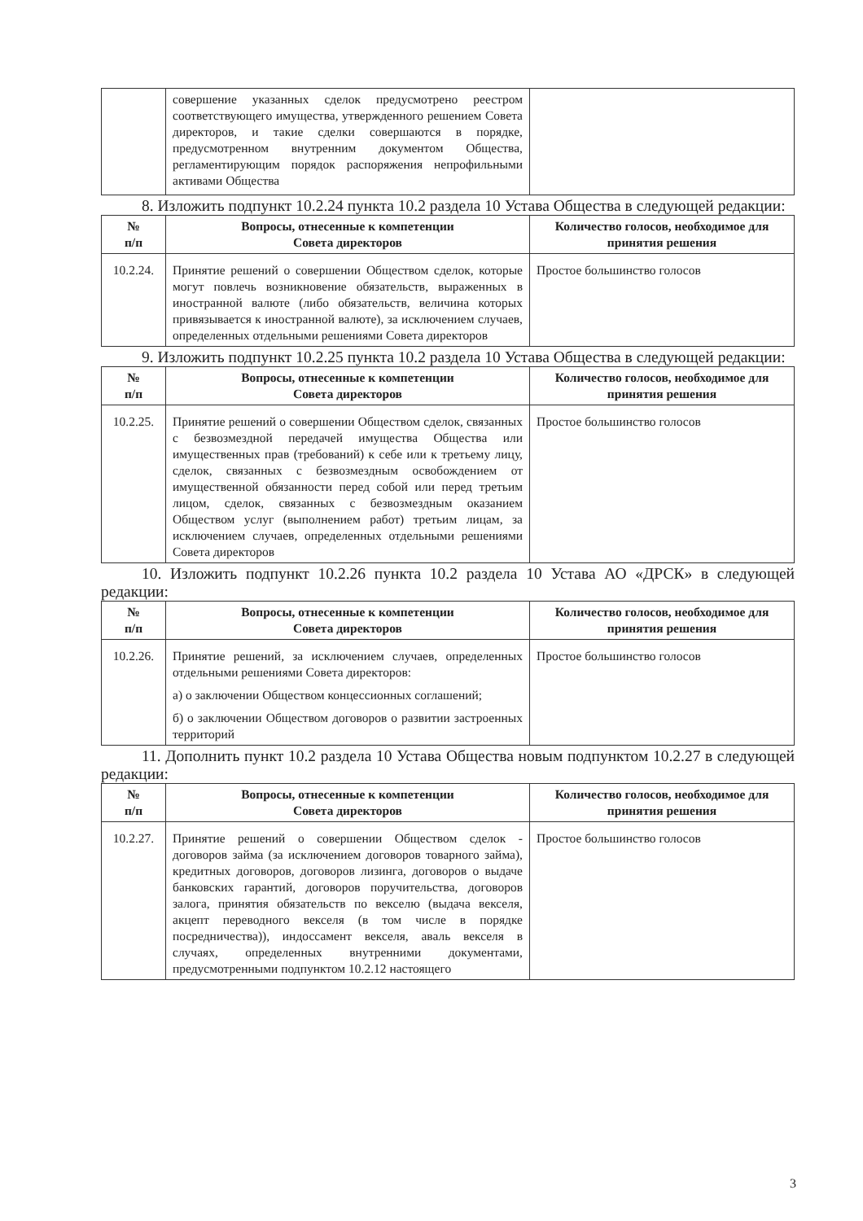| | совершение указанных сделок предусмотрено реестром соответствующего имущества, утвержденного решением Совета директоров, и такие сделки совершаются в порядке, предусмотренном внутренним документом Общества, регламентирующим порядок распоряжения непрофильными активами Общества | |
8. Изложить подпункт 10.2.24 пункта 10.2 раздела 10 Устава Общества в следующей редакции:
| № п/п | Вопросы, отнесенные к компетенции Совета директоров | Количество голосов, необходимое для принятия решения |
| --- | --- | --- |
| 10.2.24. | Принятие решений о совершении Обществом сделок, которые могут повлечь возникновение обязательств, выраженных в иностранной валюте (либо обязательств, величина которых привязывается к иностранной валюте), за исключением случаев, определенных отдельными решениями Совета директоров | Простое большинство голосов |
9. Изложить подпункт 10.2.25 пункта 10.2 раздела 10 Устава Общества в следующей редакции:
| № п/п | Вопросы, отнесенные к компетенции Совета директоров | Количество голосов, необходимое для принятия решения |
| --- | --- | --- |
| 10.2.25. | Принятие решений о совершении Обществом сделок, связанных с безвозмездной передачей имущества Общества или имущественных прав (требований) к себе или к третьему лицу, сделок, связанных с безвозмездным освобождением от имущественной обязанности перед собой или перед третьим лицом, сделок, связанных с безвозмездным оказанием Обществом услуг (выполнением работ) третьим лицам, за исключением случаев, определенных отдельными решениями Совета директоров | Простое большинство голосов |
10. Изложить подпункт 10.2.26 пункта 10.2 раздела 10 Устава АО «ДРСК» в следующей редакции:
| № п/п | Вопросы, отнесенные к компетенции Совета директоров | Количество голосов, необходимое для принятия решения |
| --- | --- | --- |
| 10.2.26. | Принятие решений, за исключением случаев, определенных отдельными решениями Совета директоров: а) о заключении Обществом концессионных соглашений; б) о заключении Обществом договоров о развитии застроенных территорий | Простое большинство голосов |
11. Дополнить пункт 10.2 раздела 10 Устава Общества новым подпунктом 10.2.27 в следующей редакции:
| № п/п | Вопросы, отнесенные к компетенции Совета директоров | Количество голосов, необходимое для принятия решения |
| --- | --- | --- |
| 10.2.27. | Принятие решений о совершении Обществом сделок - договоров займа (за исключением договоров товарного займа), кредитных договоров, договоров лизинга, договоров о выдаче банковских гарантий, договоров поручительства, договоров залога, принятия обязательств по векселю (выдача векселя, акцепт переводного векселя (в том числе в порядке посредничества)), индоссамент векселя, аваль векселя в случаях, определенных внутренними документами, предусмотренными подпунктом 10.2.12 настоящего | Простое большинство голосов |
3